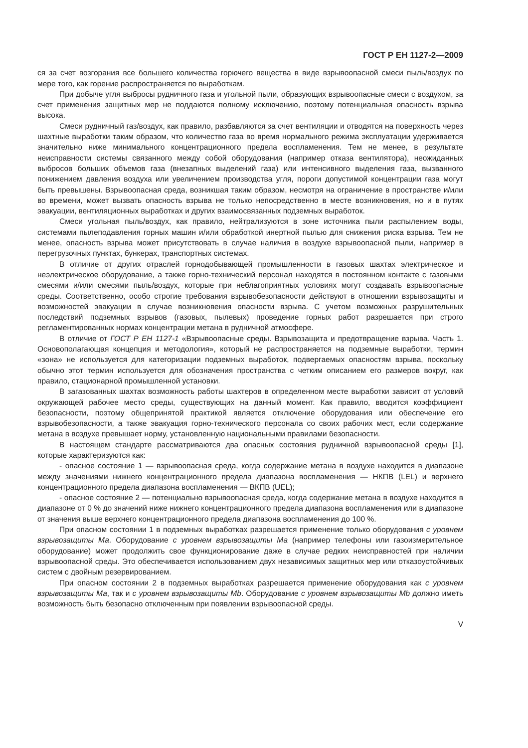ГОСТ Р ЕН 1127-2—2009
ся за счет возгорания все большего количества горючего вещества в виде взрывоопасной смеси пыль/воздух по мере того, как горение распространяется по выработкам.
При добыче угля выбросы рудничного газа и угольной пыли, образующих взрывоопасные смеси с воздухом, за счет применения защитных мер не поддаются полному исключению, поэтому потенциальная опасность взрыва высока.
Смеси рудничный газ/воздух, как правило, разбавляются за счет вентиляции и отводятся на поверхность через шахтные выработки таким образом, что количество газа во время нормального режима эксплуатации удерживается значительно ниже минимального концентрационного предела воспламенения. Тем не менее, в результате неисправности системы связанного между собой оборудования (например отказа вентилятора), неожиданных выбросов больших объемов газа (внезапных выделений газа) или интенсивного выделения газа, вызванного понижением давления воздуха или увеличением производства угля, пороги допустимой концентрации газа могут быть превышены. Взрывоопасная среда, возникшая таким образом, несмотря на ограничение в пространстве и/или во времени, может вызвать опасность взрыва не только непосредственно в месте возникновения, но и в путях эвакуации, вентиляционных выработках и других взаимосвязанных подземных выработок.
Смеси угольная пыль/воздух, как правило, нейтрализуются в зоне источника пыли распылением воды, системами пылеподавления горных машин и/или обработкой инертной пылью для снижения риска взрыва. Тем не менее, опасность взрыва может присутствовать в случае наличия в воздухе взрывоопасной пыли, например в перегрузочных пунктах, бункерах, транспортных системах.
В отличие от других отраслей горнодобывающей промышленности в газовых шахтах электрическое и неэлектрическое оборудование, а также горно-технический персонал находятся в постоянном контакте с газовыми смесями и/или смесями пыль/воздух, которые при неблагоприятных условиях могут создавать взрывоопасные среды. Соответственно, особо строгие требования взрывобезопасности действуют в отношении взрывозащиты и возможностей эвакуации в случае возникновения опасности взрыва. С учетом возможных разрушительных последствий подземных взрывов (газовых, пылевых) проведение горных работ разрешается при строго регламентированных нормах концентрации метана в рудничной атмосфере.
В отличие от ГОСТ Р ЕН 1127-1 «Взрывоопасные среды. Взрывозащита и предотвращение взрыва. Часть 1. Основополагающая концепция и методология», который не распространяется на подземные выработки, термин «зона» не используется для категоризации подземных выработок, подвергаемых опасностям взрыва, поскольку обычно этот термин используется для обозначения пространства с четким описанием его размеров вокруг, как правило, стационарной промышленной установки.
В загазованных шахтах возможность работы шахтеров в определенном месте выработки зависит от условий окружающей рабочее место среды, существующих на данный момент. Как правило, вводится коэффициент безопасности, поэтому общепринятой практикой является отключение оборудования или обеспечение его взрывобезопасности, а также эвакуация горно-технического персонала со своих рабочих мест, если содержание метана в воздухе превышает норму, установленную национальными правилами безопасности.
В настоящем стандарте рассматриваются два опасных состояния рудничной взрывоопасной среды [1], которые характеризуются как:
- опасное состояние 1 — взрывоопасная среда, когда содержание метана в воздухе находится в диапазоне между значениями нижнего концентрационного предела диапазона воспламенения — НКПВ (LEL) и верхнего концентрационного предела диапазона воспламенения — ВКПВ (UEL);
- опасное состояние 2 — потенциально взрывоопасная среда, когда содержание метана в воздухе находится в диапазоне от 0 % до значений ниже нижнего концентрационного предела диапазона воспламенения или в диапазоне от значения выше верхнего концентрационного предела диапазона воспламенения до 100 %.
При опасном состоянии 1 в подземных выработках разрешается применение только оборудования с уровнем взрывозащиты Ма. Оборудование с уровнем взрывозащиты Ма (например телефоны или газоизмерительное оборудование) может продолжить свое функционирование даже в случае редких неисправностей при наличии взрывоопасной среды. Это обеспечивается использованием двух независимых защитных мер или отказоустойчивых систем с двойным резервированием.
При опасном состоянии 2 в подземных выработках разрешается применение оборудования как с уровнем взрывозащиты Ма, так и с уровнем взрывозащиты Mb. Оборудование с уровнем взрывозащиты Mb должно иметь возможность быть безопасно отключенным при появлении взрывоопасной среды.
V